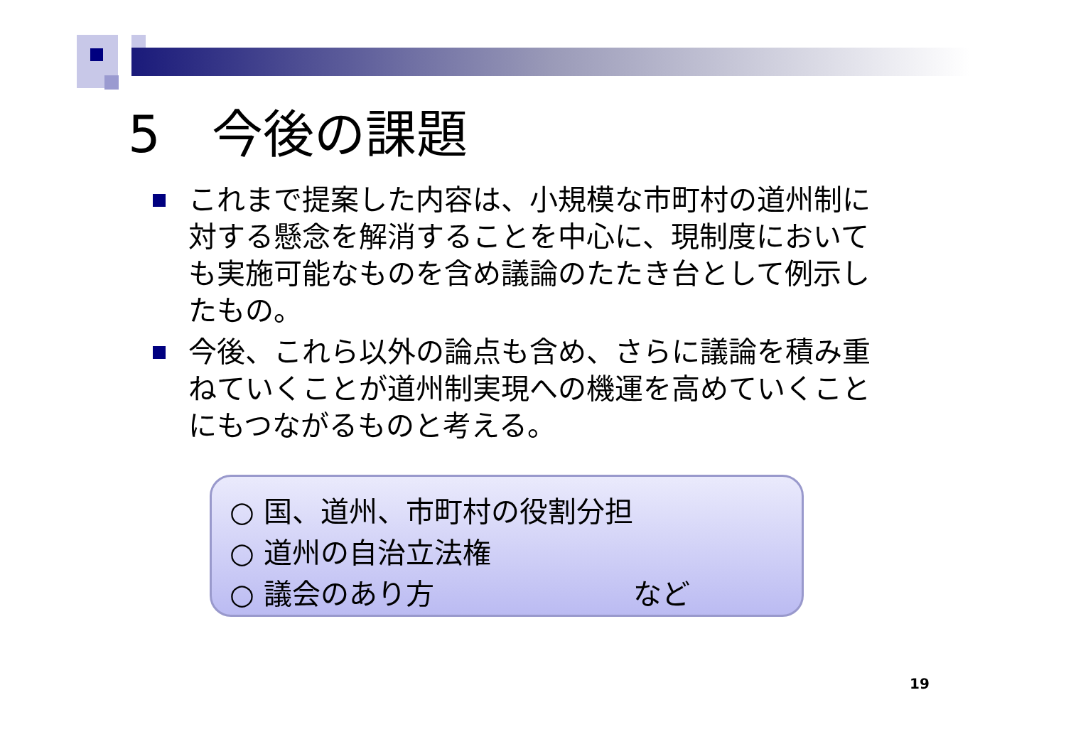5　今後の課題
これまで提案した内容は、小規模な市町村の道州制に対する懸念を解消することを中心に、現制度においても実施可能なものを含め議論のたたき台として例示したもの。
今後、これら以外の論点も含め、さらに議論を積み重ねていくことが道州制実現への機運を高めていくことにもつながるものと考える。
○ 国、道州、市町村の役割分担
○ 道州の自治立法権
○ 議会のあり方 など
19